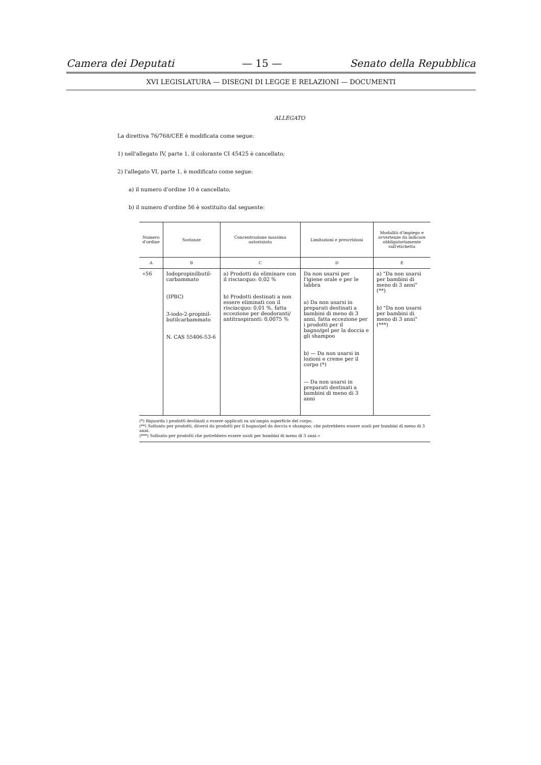Camera dei Deputati — 15 — Senato della Repubblica
XVI LEGISLATURA — DISEGNI DI LEGGE E RELAZIONI — DOCUMENTI
ALLEGATO
La direttiva 76/768/CEE è modificata come segue:
1) nell'allegato IV, parte 1, il colorante CI 45425 è cancellato;
2) l'allegato VI, parte 1, è modificato come segue:
a) il numero d'ordine 10 è cancellato;
b) il numero d'ordine 56 è sostituito dal seguente:
| Numero d'ordine | Sostanze | Concentrazione massima autorizzata | Limitazioni e prescrizioni | Modalità d'impiego e avvertenze da indicare obbligatoriamente sull'etichetta |
| --- | --- | --- | --- | --- |
| A | B | C | D | E |
| «56 | Iodopropinilbutil-carbammato (IPBC) 3-iodo-2-propinil-butilcarbammato N. CAS 55406-53-6 | a) Prodotti da eliminare con il risciacquo: 0,02 % b) Prodotti destinati a non essere eliminati con il risciacquo: 0,01 %, fatta eccezione per deodoranti/ antitraspiranti: 0,0075 % | Da non usarsi per l'igiene orale e per le labbra a) Da non usarsi in preparati destinati a bambini di meno di 3 anni, fatta eccezione per i prodotti per il bagno/gel per la doccia e gli shampoo b) — Da non usarsi in lozioni e creme per il corpo (*) — Da non usarsi in preparati destinati a bambini di meno di 3 anni | a) "Da non usarsi per bambini di meno di 3 anni" (**) b) "Da non usarsi per bambini di meno di 3 anni" (***) |
(*) Riguarda i prodotti destinati a essere applicati su un'ampia superficie del corpo.
(**) Soltanto per prodotti, diversi da prodotti per il bagno/gel da doccia e shampoo, che potrebbero essere usati per bambini di meno di 3 anni.
(***) Soltanto per prodotti che potrebbero essere usati per bambini di meno di 3 anni.»